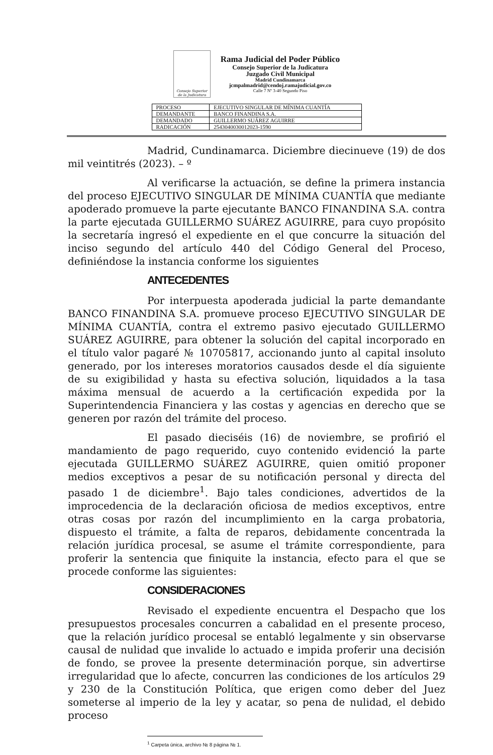Consejo Superior de la Judicatura
Rama Judicial del Poder Público
Consejo Superior de la Judicatura
Juzgado Civil Municipal
Madrid Cundinamarca
jcmpalmadrid@cendoj.ramajudicial.gov.co
Calle 7 Nº 3-40 Segundo Piso
| PROCESO | EJECUTIVO SINGULAR DE MÍNIMA CUANTÍA |
| DEMANDANTE | BANCO FINANDINA S.A. |
| DEMANDADO | GUILLERMO SUÁREZ AGUIRRE |
| RADICACIÓN | 2543040030012023-1590 |
Madrid, Cundinamarca. Diciembre diecinueve (19) de dos mil veintitrés (2023). – º
Al verificarse la actuación, se define la primera instancia del proceso EJECUTIVO SINGULAR DE MÍNIMA CUANTÍA que mediante apoderado promueve la parte ejecutante BANCO FINANDINA S.A. contra la parte ejecutada GUILLERMO SUÁREZ AGUIRRE, para cuyo propósito la secretaría ingresó el expediente en el que concurre la situación del inciso segundo del artículo 440 del Código General del Proceso, definiéndose la instancia conforme los siguientes
ANTECEDENTES
Por interpuesta apoderada judicial la parte demandante BANCO FINANDINA S.A. promueve proceso EJECUTIVO SINGULAR DE MÍNIMA CUANTÍA, contra el extremo pasivo ejecutado GUILLERMO SUÁREZ AGUIRRE, para obtener la solución del capital incorporado en el título valor pagaré № 10705817, accionando junto al capital insoluto generado, por los intereses moratorios causados desde el día siguiente de su exigibilidad y hasta su efectiva solución, liquidados a la tasa máxima mensual de acuerdo a la certificación expedida por la Superintendencia Financiera y las costas y agencias en derecho que se generen por razón del trámite del proceso.
El pasado dieciséis (16) de noviembre, se profirió el mandamiento de pago requerido, cuyo contenido evidenció la parte ejecutada GUILLERMO SUÁREZ AGUIRRE, quien omitió proponer medios exceptivos a pesar de su notificación personal y directa del pasado 1 de diciembre<sup>1</sup>. Bajo tales condiciones, advertidos de la improcedencia de la declaración oficiosa de medios exceptivos, entre otras cosas por razón del incumplimiento en la carga probatoria, dispuesto el trámite, a falta de reparos, debidamente concentrada la relación jurídica procesal, se asume el trámite correspondiente, para proferir la sentencia que finiquite la instancia, efecto para el que se procede conforme las siguientes:
CONSIDERACIONES
Revisado el expediente encuentra el Despacho que los presupuestos procesales concurren a cabalidad en el presente proceso, que la relación jurídico procesal se entabló legalmente y sin observarse causal de nulidad que invalide lo actuado e impida proferir una decisión de fondo, se provee la presente determinación porque, sin advertirse irregularidad que lo afecte, concurren las condiciones de los artículos 29 y 230 de la Constitución Política, que erigen como deber del Juez someterse al imperio de la ley y acatar, so pena de nulidad, el debido proceso
<sup>1</sup> Carpeta única, archivo № 8 página № 1.